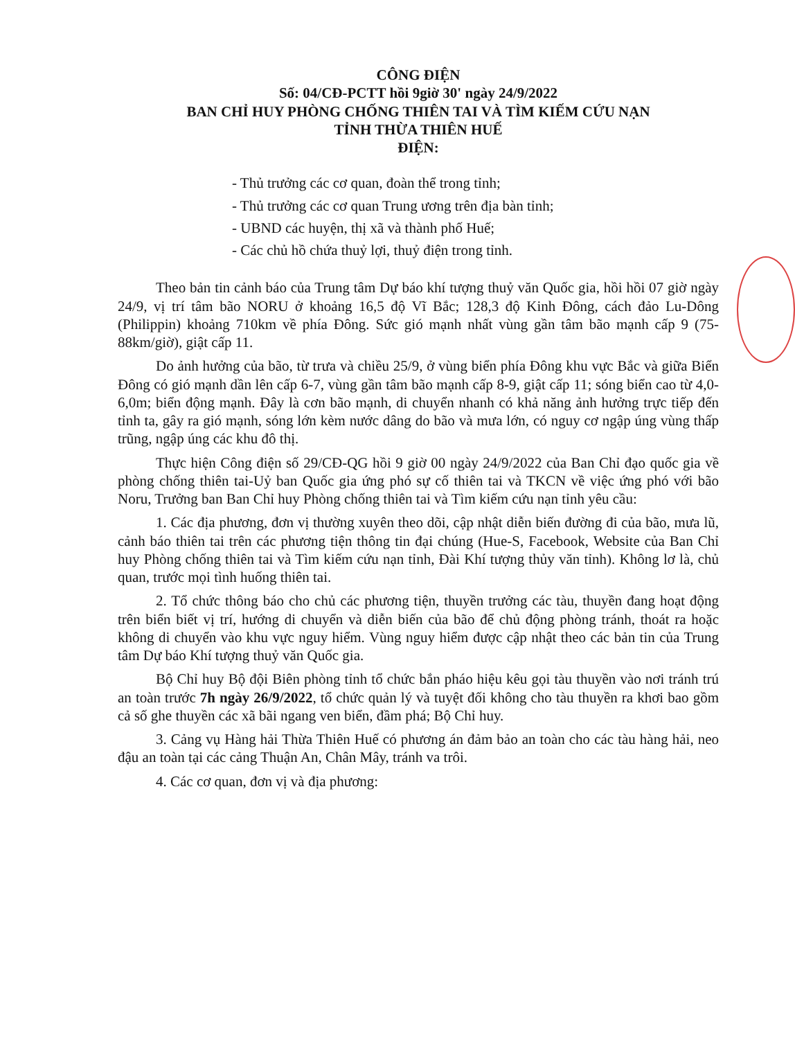CÔNG ĐIỆN
Số: 04/CĐ-PCTT hồi 9giờ 30' ngày 24/9/2022
BAN CHỈ HUY PHÒNG CHỐNG THIÊN TAI VÀ TÌM KIẾM CỨU NẠN
TỈNH THỪA THIÊN HUẾ
ĐIỆN:
- Thủ trưởng các cơ quan, đoàn thể trong tỉnh;
- Thủ trưởng các cơ quan Trung ương trên địa bàn tỉnh;
- UBND các huyện, thị xã và thành phố Huế;
- Các chủ hồ chứa thuỷ lợi, thuỷ điện trong tỉnh.
Theo bản tin cảnh báo của Trung tâm Dự báo khí tượng thuỷ văn Quốc gia, hồi hồi 07 giờ ngày 24/9, vị trí tâm bão NORU ở khoảng 16,5 độ Vĩ Bắc; 128,3 độ Kinh Đông, cách đảo Lu-Dông (Philippin) khoảng 710km về phía Đông. Sức gió mạnh nhất vùng gần tâm bão mạnh cấp 9 (75-88km/giờ), giật cấp 11.
Do ảnh hưởng của bão, từ trưa và chiều 25/9, ở vùng biển phía Đông khu vực Bắc và giữa Biển Đông có gió mạnh dần lên cấp 6-7, vùng gần tâm bão mạnh cấp 8-9, giật cấp 11; sóng biển cao từ 4,0-6,0m; biển động mạnh. Đây là cơn bão mạnh, di chuyển nhanh có khả năng ảnh hưởng trực tiếp đến tỉnh ta, gây ra gió mạnh, sóng lớn kèm nước dâng do bão và mưa lớn, có nguy cơ ngập úng vùng thấp trũng, ngập úng các khu đô thị.
Thực hiện Công điện số 29/CĐ-QG hồi 9 giờ 00 ngày 24/9/2022 của Ban Chỉ đạo quốc gia về phòng chống thiên tai-Uỷ ban Quốc gia ứng phó sự cố thiên tai và TKCN về việc ứng phó với bão Noru, Trưởng ban Ban Chỉ huy Phòng chống thiên tai và Tìm kiếm cứu nạn tỉnh yêu cầu:
1. Các địa phương, đơn vị thường xuyên theo dõi, cập nhật diễn biến đường đi của bão, mưa lũ, cảnh báo thiên tai trên các phương tiện thông tin đại chúng (Hue-S, Facebook, Website của Ban Chỉ huy Phòng chống thiên tai và Tìm kiếm cứu nạn tỉnh, Đài Khí tượng thủy văn tỉnh). Không lơ là, chủ quan, trước mọi tình huống thiên tai.
2. Tổ chức thông báo cho chủ các phương tiện, thuyền trưởng các tàu, thuyền đang hoạt động trên biển biết vị trí, hướng di chuyển và diễn biến của bão để chủ động phòng tránh, thoát ra hoặc không di chuyển vào khu vực nguy hiểm. Vùng nguy hiểm được cập nhật theo các bản tin của Trung tâm Dự báo Khí tượng thuỷ văn Quốc gia.
Bộ Chỉ huy Bộ đội Biên phòng tỉnh tổ chức bắn pháo hiệu kêu gọi tàu thuyền vào nơi tránh trú an toàn trước 7h ngày 26/9/2022, tổ chức quản lý và tuyệt đối không cho tàu thuyền ra khơi bao gồm cả số ghe thuyền các xã bãi ngang ven biển, đầm phá; Bộ Chỉ huy.
3. Cảng vụ Hàng hải Thừa Thiên Huế có phương án đảm bảo an toàn cho các tàu hàng hải, neo đậu an toàn tại các cảng Thuận An, Chân Mây, tránh va trôi.
4. Các cơ quan, đơn vị và địa phương: